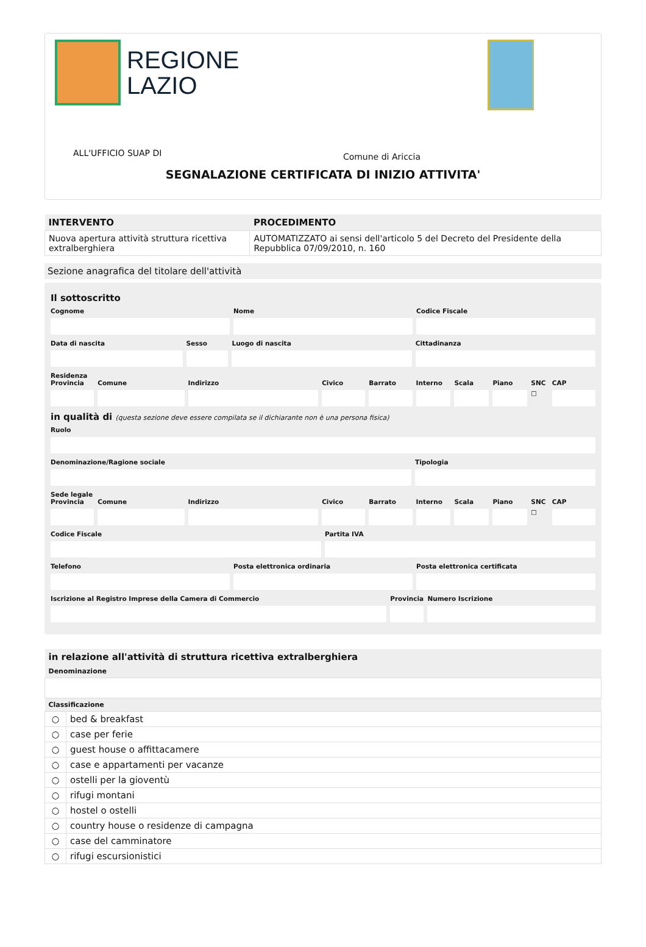REGIONE
LAZIO
ALL'UFFICIO SUAP DI Comune di Ariccia
SEGNALAZIONE CERTIFICATA DI INIZIO ATTIVITA'
| INTERVENTO | PROCEDIMENTO |
| --- | --- |
| Nuova apertura attività struttura ricettiva extralberghiera | AUTOMATIZZATO ai sensi dell'articolo 5 del Decreto del Presidente della Repubblica 07/09/2010, n. 160 |
Sezione anagrafica del titolare dell'attività
Il sottoscritto
Cognome Nome Codice Fiscale
Data di nascita Sesso Luogo di nascita Cittadinanza
Residenza
Provincia Comune Indirizzo Civico Barrato Interno Scala Piano SNC
☐
CAP
in qualità di (questa sezione deve essere compilata se il dichiarante non è una persona fisica)
Ruolo
Denominazione/Ragione sociale Tipologia
Sede legale
Provincia Comune Indirizzo Civico Barrato Interno Scala Piano SNC
☐
CAP
Codice Fiscale Partita IVA
Telefono Posta elettronica ordinaria Posta elettronica certificata
Iscrizione al Registro Imprese della Camera di Commercio
Provincia Numero Iscrizione
| in relazione all'attività di struttura ricettiva extralberghiera | |
| --- | --- |
| Denominazione | |
| Classificazione | |
| ○ | bed & breakfast |
| ○ | case per ferie |
| ○ | guest house o affittacamere |
| ○ | case e appartamenti per vacanze |
| ○ | ostelli per la gioventù |
| ○ | rifugi montani |
| ○ | hostel o ostelli |
| ○ | country house o residenze di campagna |
| ○ | case del camminatore |
| ○ | rifugi escursionistici |